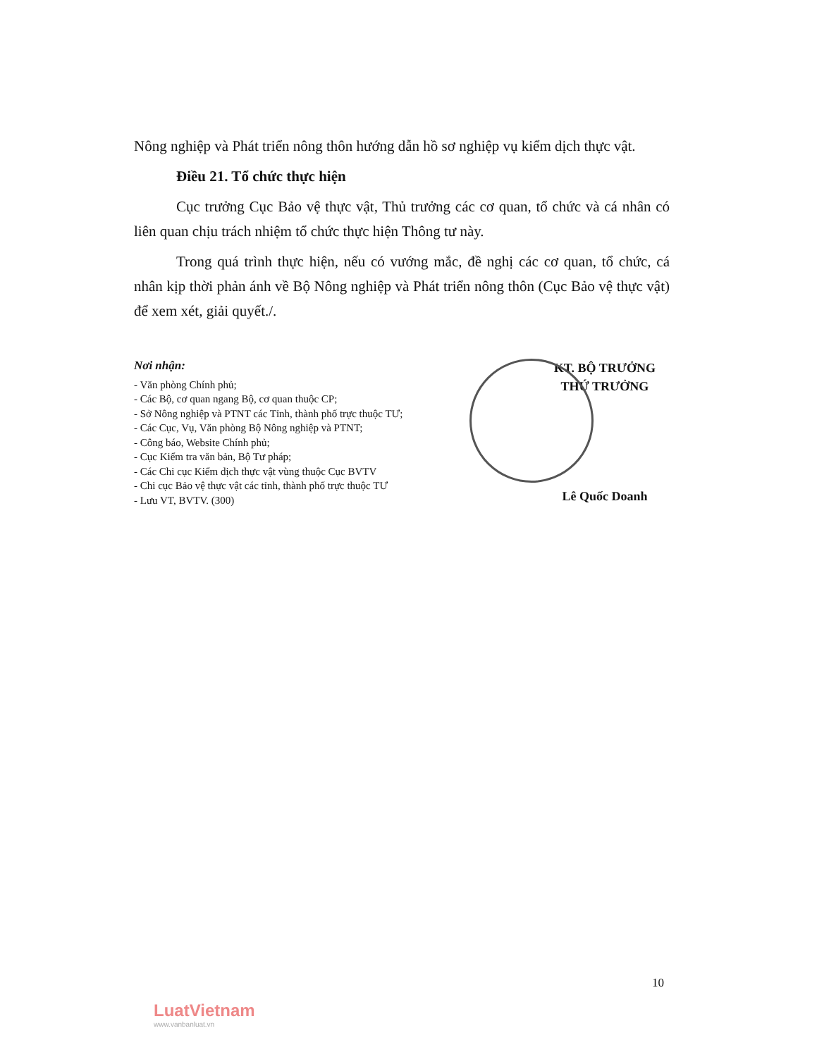Nông nghiệp và Phát triển nông thôn hướng dẫn hồ sơ nghiệp vụ kiểm dịch thực vật.
Điều 21. Tổ chức thực hiện
Cục trưởng Cục Bảo vệ thực vật, Thủ trưởng các cơ quan, tổ chức và cá nhân có liên quan chịu trách nhiệm tổ chức thực hiện Thông tư này.
Trong quá trình thực hiện, nếu có vướng mắc, đề nghị các cơ quan, tổ chức, cá nhân kịp thời phản ánh về Bộ Nông nghiệp và Phát triển nông thôn (Cục Bảo vệ thực vật) để xem xét, giải quyết./.
Nơi nhận:
- Văn phòng Chính phủ;
- Các Bộ, cơ quan ngang Bộ, cơ quan thuộc CP;
- Sở Nông nghiệp và PTNT các Tỉnh, thành phố trực thuộc TƯ;
- Các Cục, Vụ, Văn phòng Bộ Nông nghiệp và PTNT;
- Công báo, Website Chính phủ;
- Cục Kiểm tra văn bản, Bộ Tư pháp;
- Các Chi cục Kiểm dịch thực vật vùng thuộc Cục BVTV
- Chi cục Bảo vệ thực vật các tỉnh, thành phố trực thuộc TƯ
- Lưu VT, BVTV. (300)
KT. BỘ TRƯỞNG
THỨ TRƯỞNG
Lê Quốc Doanh
10
LuatVietnam
www.vanbanluat.vn